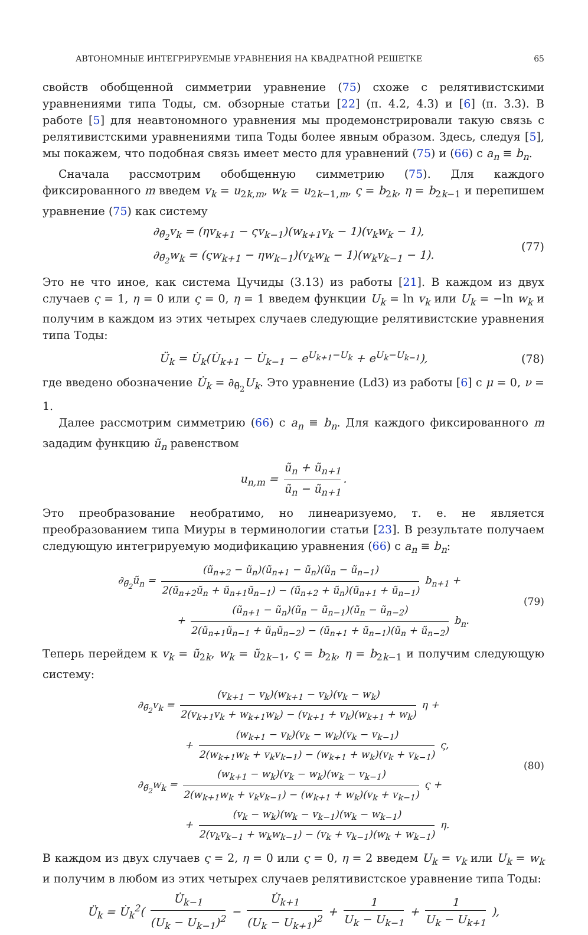АВТОНОМНЫЕ ИНТЕГРИРУЕМЫЕ УРАВНЕНИЯ НА КВАДРАТНОЙ РЕШЕТКЕ 65
свойств обобщенной симметрии уравнение (75) схоже с релятивистскими уравнениями типа Тоды, см. обзорные статьи [22] (п. 4.2, 4.3) и [6] (п. 3.3). В работе [5] для неавтономного уравнения мы продемонстрировали такую связь с релятивистскими уравнениями типа Тоды более явным образом. Здесь, следуя [5], мы покажем, что подобная связь имеет место для уравнений (75) и (66) с a<sub>n</sub> ≡ b<sub>n</sub>.
Сначала рассмотрим обобщенную симметрию (75). Для каждого фиксированного m введем v<sub>k</sub> = u<sub>2k,m</sub>, w<sub>k</sub> = u<sub>2k−1,m</sub>, ς = b<sub>2k</sub>, η = b<sub>2k−1</sub> и перепишем уравнение (75) как систему
∂<sub>θ̃<sub>2</sub></sub>v<sub>k</sub> = (ηv<sub>k+1</sub> − ςv<sub>k−1</sub>)(w<sub>k+1</sub>v<sub>k</sub> − 1)(v<sub>k</sub>w<sub>k</sub> − 1),
∂<sub>θ̃<sub>2</sub></sub>w<sub>k</sub> = (ςw<sub>k+1</sub> − ηw<sub>k−1</sub>)(v<sub>k</sub>w<sub>k</sub> − 1)(w<sub>k</sub>v<sub>k−1</sub> − 1).
(77)
Это не что иное, как система Цучиды (3.13) из работы [21]. В каждом из двух случаев ς = 1, η = 0 или ς = 0, η = 1 введем функции U<sub>k</sub> = ln v<sub>k</sub> или U<sub>k</sub> = −ln w<sub>k</sub> и получим в каждом из этих четырех случаев следующие релятивистские уравнения типа Тоды:
Ü<sub>k</sub> = U̇<sub>k</sub>(U̇<sub>k+1</sub> − U̇<sub>k−1</sub> − e<sup>U<sub>k+1</sub>−U<sub>k</sub></sup> + e<sup>U<sub>k</sub>−U<sub>k−1</sub></sup>), (78)
где введено обозначение U̇<sub>k</sub> = ∂<sub>θ̃<sub>2</sub></sub>U<sub>k</sub>. Это уравнение (Ld3) из работы [6] с μ = 0, ν = 1.
Далее рассмотрим симметрию (66) с a<sub>n</sub> ≡ b<sub>n</sub>. Для каждого фиксированного m зададим функцию ũ<sub>n</sub> равенством
u<sub>n,m</sub> = ũ<sub>n</sub> + ũ<sub>n+1</sub> ũ<sub>n</sub> − ũ<sub>n+1</sub>.
Это преобразование необратимо, но линеаризуемо, т. е. не является преобразованием типа Миуры в терминологии статьи [23]. В результате получаем следующую интегрируемую модификацию уравнения (66) с a<sub>n</sub> ≡ b<sub>n</sub>:
∂<sub>θ̃<sub>2</sub></sub>ũ<sub>n</sub> = (ũ<sub>n+2</sub> − ũ<sub>n</sub>)(ũ<sub>n+1</sub> − ũ<sub>n</sub>)(ũ<sub>n</sub> − ũ<sub>n−1</sub>) 2(ũ<sub>n+2</sub>ũ<sub>n</sub> + ũ<sub>n+1</sub>ũ<sub>n−1</sub>) − (ũ<sub>n+2</sub> + ũ<sub>n</sub>)(ũ<sub>n+1</sub> + ũ<sub>n−1</sub>) b<sub>n+1</sub> +
+ (ũ<sub>n+1</sub> − ũ<sub>n</sub>)(ũ<sub>n</sub> − ũ<sub>n−1</sub>)(ũ<sub>n</sub> − ũ<sub>n−2</sub>) 2(ũ<sub>n+1</sub>ũ<sub>n−1</sub> + ũ<sub>n</sub>ũ<sub>n−2</sub>) − (ũ<sub>n+1</sub> + ũ<sub>n−1</sub>)(ũ<sub>n</sub> + ũ<sub>n−2</sub>) b<sub>n</sub>.
(79)
Теперь перейдем к v<sub>k</sub> = ũ<sub>2k</sub>, w<sub>k</sub> = ũ<sub>2k−1</sub>, ς = b<sub>2k</sub>, η = b<sub>2k−1</sub> и получим следующую систему:
∂<sub>θ̃<sub>2</sub></sub>v<sub>k</sub> = (v<sub>k+1</sub> − v<sub>k</sub>)(w<sub>k+1</sub> − v<sub>k</sub>)(v<sub>k</sub> − w<sub>k</sub>) 2(v<sub>k+1</sub>v<sub>k</sub> + w<sub>k+1</sub>w<sub>k</sub>) − (v<sub>k+1</sub> + v<sub>k</sub>)(w<sub>k+1</sub> + w<sub>k</sub>) η +
+ (w<sub>k+1</sub> − v<sub>k</sub>)(v<sub>k</sub> − w<sub>k</sub>)(v<sub>k</sub> − v<sub>k−1</sub>) 2(w<sub>k+1</sub>w<sub>k</sub> + v<sub>k</sub>v<sub>k−1</sub>) − (w<sub>k+1</sub> + w<sub>k</sub>)(v<sub>k</sub> + v<sub>k−1</sub>) ς,
∂<sub>θ̃<sub>2</sub></sub>w<sub>k</sub> = (w<sub>k+1</sub> − w<sub>k</sub>)(v<sub>k</sub> − w<sub>k</sub>)(w<sub>k</sub> − v<sub>k−1</sub>) 2(w<sub>k+1</sub>w<sub>k</sub> + v<sub>k</sub>v<sub>k−1</sub>) − (w<sub>k+1</sub> + w<sub>k</sub>)(v<sub>k</sub> + v<sub>k−1</sub>) ς +
+ (v<sub>k</sub> − w<sub>k</sub>)(w<sub>k</sub> − v<sub>k−1</sub>)(w<sub>k</sub> − w<sub>k−1</sub>) 2(v<sub>k</sub>v<sub>k−1</sub> + w<sub>k</sub>w<sub>k−1</sub>) − (v<sub>k</sub> + v<sub>k−1</sub>)(w<sub>k</sub> + w<sub>k−1</sub>) η.
(80)
В каждом из двух случаев ς = 2, η = 0 или ς = 0, η = 2 введем U<sub>k</sub> = v<sub>k</sub> или U<sub>k</sub> = w<sub>k</sub> и получим в любом из этих четырех случаев релятивистское уравнение типа Тоды:
Ü<sub>k</sub> = U̇<sub>k</sub><sup>2</sup>( U̇<sub>k−1</sub> (U<sub>k</sub> − U<sub>k−1</sub>)<sup>2</sup> − U̇<sub>k+1</sub> (U<sub>k</sub> − U<sub>k+1</sub>)<sup>2</sup> + 1 U<sub>k</sub> − U<sub>k−1</sub> + 1 U<sub>k</sub> − U<sub>k+1</sub> ),